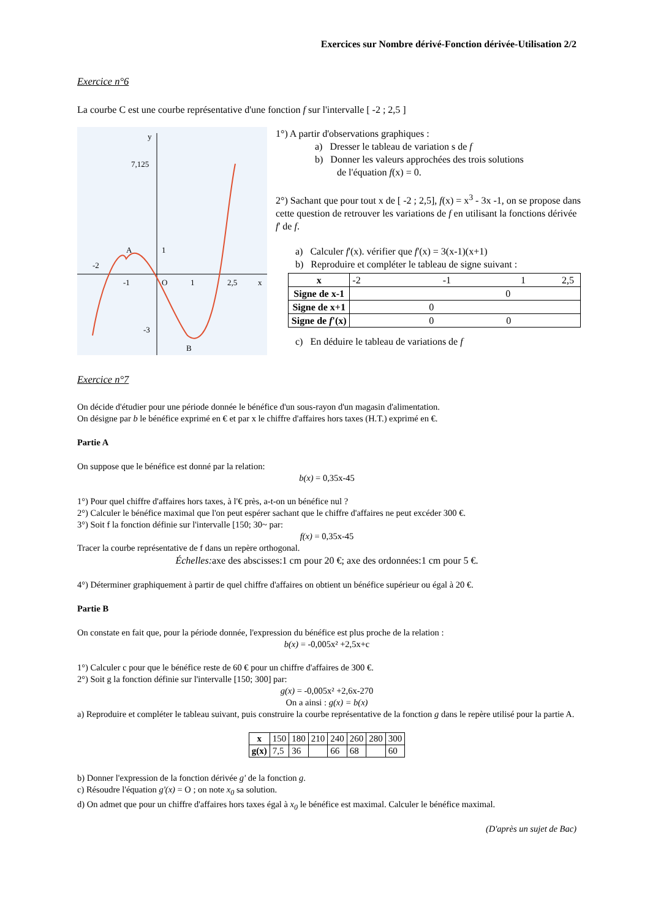Exercices sur Nombre dérivé-Fonction dérivée-Utilisation 2/2
Exercice n°6
La courbe C est une courbe représentative d'une fonction f sur l'intervalle [ -2 ; 2,5 ]
y
7,125
A
1
-2
-1
O
1
2,5
x
-3
B
1°) A partir d'observations graphiques :
a) Dresser le tableau de variation s de f
b) Donner les valeurs approchées des trois solutions
de l'équation f(x) = 0.
2°) Sachant que pour tout x de [ -2 ; 2,5], f(x) = x<sup>3</sup> - 3x -1, on se propose dans cette question de retrouver les variations de f en utilisant la fonctions dérivée f' de f.
a) Calculer f'(x). vérifier que f'(x) = 3(x-1)(x+1)
b) Reproduire et compléter le tableau de signe suivant :
| x | -2 -1 1 2,5 |
| Signe de x-1 | 0 |
| Signe de x+1 | 0 |
| Signe de f '(x) | 0 0 |
c) En déduire le tableau de variations de f
Exercice n°7
On décide d'étudier pour une période donnée le bénéfice d'un sous-rayon d'un magasin d'alimentation.
On désigne par b le bénéfice exprimé en € et par x le chiffre d'affaires hors taxes (H.T.) exprimé en €.
Partie A
On suppose que le bénéfice est donné par la relation:
b(x) = 0,35x-45
1°) Pour quel chiffre d'affaires hors taxes, à l'€ près, a-t-on un bénéfice nul ?
2°) Calculer le bénéfice maximal que l'on peut espérer sachant que le chiffre d'affaires ne peut excéder 300 €.
3°) Soit f la fonction définie sur l'intervalle [150; 30~ par:
f(x) = 0,35x-45
Tracer la courbe représentative de f dans un repère orthogonal.
Échelles: axe des abscisses:1 cm pour 20 €; axe des ordonnées:1 cm pour 5 €.
4°) Déterminer graphiquement à partir de quel chiffre d'affaires on obtient un bénéfice supérieur ou égal à 20 €.
Partie B
On constate en fait que, pour la période donnée, l'expression du bénéfice est plus proche de la relation :
b(x) = -0,005x² +2,5x+c
1°) Calculer c pour que le bénéfice reste de 60 € pour un chiffre d'affaires de 300 €.
2°) Soit g la fonction définie sur l'intervalle [150; 300] par:
g(x) = -0,005x² +2,6x-270
On a ainsi : g(x) = b(x)
a) Reproduire et compléter le tableau suivant, puis construire la courbe représentative de la fonction g dans le repère utilisé pour la partie A.
| x | 150 | 180 | 210 | 240 | 260 | 280 | 300 |
| g(x) | 7,5 | 36 | | 66 | 68 | | 60 |
b) Donner l'expression de la fonction dérivée g' de la fonction g.
c) Résoudre l'équation g'(x) = O ; on note x<sub>0</sub> sa solution.
d) On admet que pour un chiffre d'affaires hors taxes égal à x<sub>0</sub> le bénéfice est maximal. Calculer le bénéfice maximal.
(D'après un sujet de Bac)